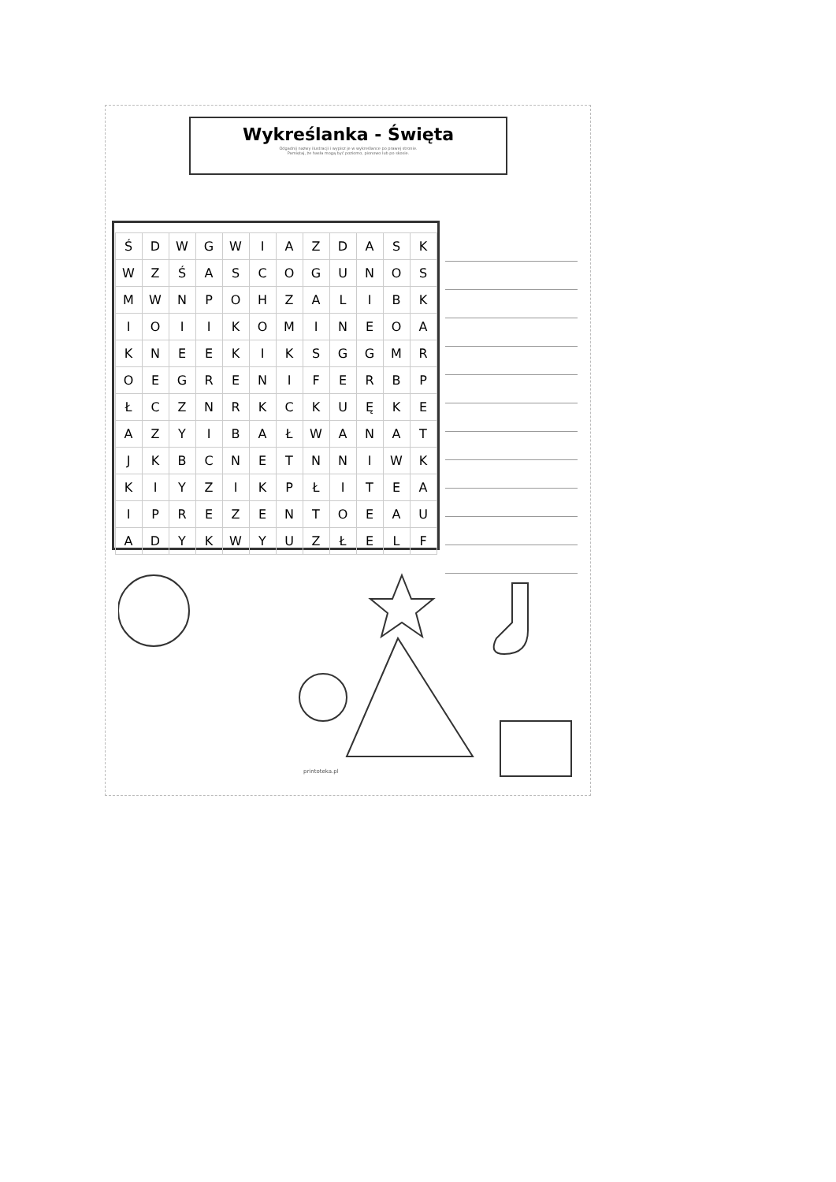Wykreślanka - Święta
Odgadnij nazwy ilustracji i wypisz je w wykreślance po prawej stronie.
Pamiętaj, że hasła mogą być poziomo, pionowo lub po skosie.
| Ś | D | W | G | W | I | A | Z | D | A | S | K |
| W | Z | Ś | A | S | C | O | G | U | N | O | S |
| M | W | N | P | O | H | Z | A | L | I | B | K |
| I | O | I | I | K | O | M | I | N | E | O | A |
| K | N | E | E | K | I | K | S | G | G | M | R |
| O | E | G | R | E | N | I | F | E | R | B | P |
| Ł | C | Z | N | R | K | C | K | U | Ę | K | E |
| A | Z | Y | I | B | A | Ł | W | A | N | A | T |
| J | K | B | C | N | E | T | N | N | I | W | K |
| K | I | Y | Z | I | K | P | Ł | I | T | E | A |
| I | P | R | E | Z | E | N | T | O | E | A | U |
| A | D | Y | K | W | Y | U | Z | Ł | E | L | F |
printoteka.pl